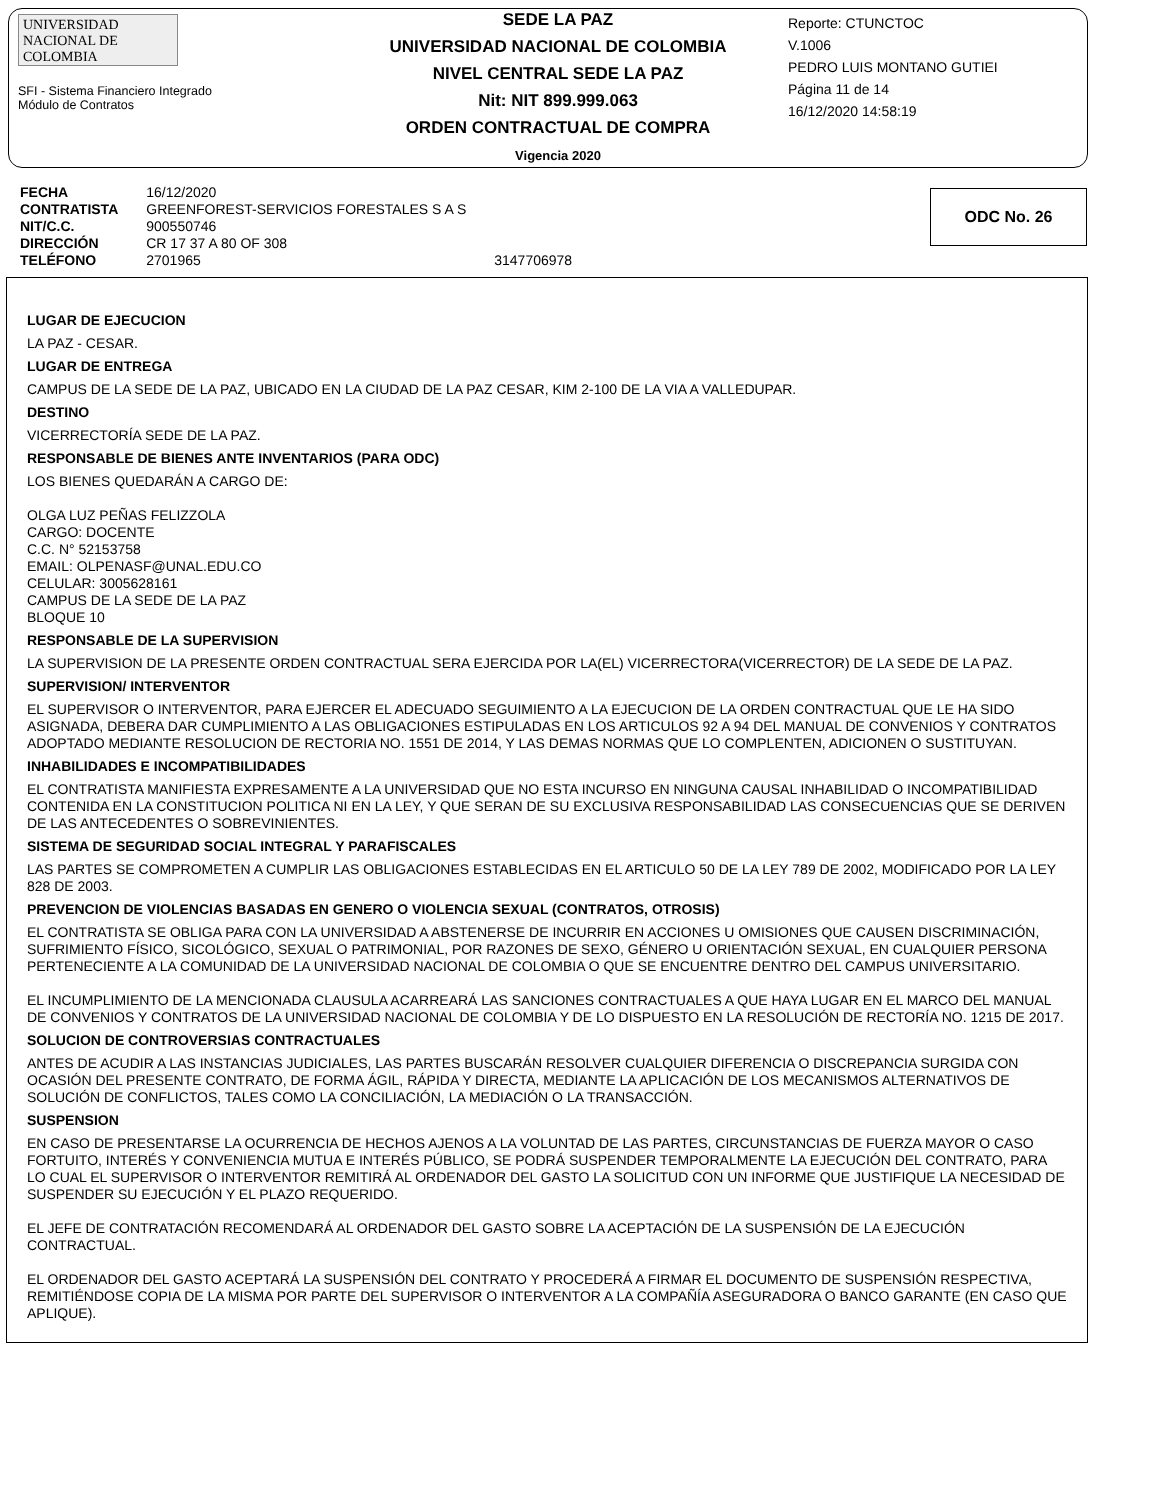UNIVERSIDAD
NACIONAL DE COLOMBIA
SFI - Sistema Financiero Integrado
Módulo de Contratos
SEDE LA PAZ
UNIVERSIDAD NACIONAL DE COLOMBIA
NIVEL CENTRAL SEDE LA PAZ
Nit: NIT 899.999.063
ORDEN CONTRACTUAL DE COMPRA
Vigencia 2020
Reporte: CTUNCTOC
V.1006
PEDRO LUIS MONTANO GUTIEI
Página 11 de 14
16/12/2020 14:58:19
| FECHA | 16/12/2020 | |
| CONTRATISTA | GREENFOREST-SERVICIOS FORESTALES S A S | |
| NIT/C.C. | 900550746 | |
| DIRECCIÓN | CR 17 37 A 80 OF 308 | |
| TELÉFONO | 2701965 | 3147706978 |
ODC No. 26
LUGAR DE EJECUCION
LA PAZ - CESAR.
LUGAR DE ENTREGA
CAMPUS DE LA SEDE DE LA PAZ, UBICADO EN LA CIUDAD DE LA PAZ CESAR, KIM 2-100 DE LA VIA A VALLEDUPAR.
DESTINO
VICERRECTORÍA SEDE DE LA PAZ.
RESPONSABLE DE BIENES ANTE INVENTARIOS (PARA ODC)
LOS BIENES QUEDARÁN A CARGO DE:
OLGA LUZ PEÑAS FELIZZOLA
CARGO: DOCENTE
C.C. N° 52153758
EMAIL: OLPENASF@UNAL.EDU.CO
CELULAR: 3005628161
CAMPUS DE LA SEDE DE LA PAZ
BLOQUE 10
RESPONSABLE DE LA SUPERVISION
LA SUPERVISION DE LA PRESENTE ORDEN CONTRACTUAL SERA EJERCIDA POR LA(EL) VICERRECTORA(VICERRECTOR) DE LA SEDE DE LA PAZ.
SUPERVISION/ INTERVENTOR
EL SUPERVISOR O INTERVENTOR, PARA EJERCER EL ADECUADO SEGUIMIENTO A LA EJECUCION DE LA ORDEN CONTRACTUAL QUE LE HA SIDO ASIGNADA, DEBERA DAR CUMPLIMIENTO A LAS OBLIGACIONES ESTIPULADAS EN LOS ARTICULOS 92 A 94 DEL MANUAL DE CONVENIOS Y CONTRATOS ADOPTADO MEDIANTE RESOLUCION DE RECTORIA NO. 1551 DE 2014, Y LAS DEMAS NORMAS QUE LO COMPLENTEN, ADICIONEN O SUSTITUYAN.
INHABILIDADES E INCOMPATIBILIDADES
EL CONTRATISTA MANIFIESTA EXPRESAMENTE A LA UNIVERSIDAD QUE NO ESTA INCURSO EN NINGUNA CAUSAL INHABILIDAD O INCOMPATIBILIDAD CONTENIDA EN LA CONSTITUCION POLITICA NI EN LA LEY, Y QUE SERAN DE SU EXCLUSIVA RESPONSABILIDAD LAS CONSECUENCIAS QUE SE DERIVEN DE LAS ANTECEDENTES O SOBREVINIENTES.
SISTEMA DE SEGURIDAD SOCIAL INTEGRAL Y PARAFISCALES
LAS PARTES SE COMPROMETEN A CUMPLIR LAS OBLIGACIONES ESTABLECIDAS EN EL ARTICULO 50 DE LA LEY 789 DE 2002, MODIFICADO POR LA LEY 828 DE 2003.
PREVENCION DE VIOLENCIAS BASADAS EN GENERO O VIOLENCIA SEXUAL (CONTRATOS, OTROSIS)
EL CONTRATISTA SE OBLIGA PARA CON LA UNIVERSIDAD A ABSTENERSE DE INCURRIR EN ACCIONES U OMISIONES QUE CAUSEN DISCRIMINACIÓN, SUFRIMIENTO FÍSICO, SICOLÓGICO, SEXUAL O PATRIMONIAL, POR RAZONES DE SEXO, GÉNERO U ORIENTACIÓN SEXUAL, EN CUALQUIER PERSONA PERTENECIENTE A LA COMUNIDAD DE LA UNIVERSIDAD NACIONAL DE COLOMBIA O QUE SE ENCUENTRE DENTRO DEL CAMPUS UNIVERSITARIO.
EL INCUMPLIMIENTO DE LA MENCIONADA CLAUSULA ACARREARÁ LAS SANCIONES CONTRACTUALES A QUE HAYA LUGAR EN EL MARCO DEL MANUAL DE CONVENIOS Y CONTRATOS DE LA UNIVERSIDAD NACIONAL DE COLOMBIA Y DE LO DISPUESTO EN LA RESOLUCIÓN DE RECTORÍA NO. 1215 DE 2017.
SOLUCION DE CONTROVERSIAS CONTRACTUALES
ANTES DE ACUDIR A LAS INSTANCIAS JUDICIALES, LAS PARTES BUSCARÁN RESOLVER CUALQUIER DIFERENCIA O DISCREPANCIA SURGIDA CON OCASIÓN DEL PRESENTE CONTRATO, DE FORMA ÁGIL, RÁPIDA Y DIRECTA, MEDIANTE LA APLICACIÓN DE LOS MECANISMOS ALTERNATIVOS DE SOLUCIÓN DE CONFLICTOS, TALES COMO LA CONCILIACIÓN, LA MEDIACIÓN O LA TRANSACCIÓN.
SUSPENSION
EN CASO DE PRESENTARSE LA OCURRENCIA DE HECHOS AJENOS A LA VOLUNTAD DE LAS PARTES, CIRCUNSTANCIAS DE FUERZA MAYOR O CASO FORTUITO, INTERÉS Y CONVENIENCIA MUTUA E INTERÉS PÚBLICO, SE PODRÁ SUSPENDER TEMPORALMENTE LA EJECUCIÓN DEL CONTRATO, PARA LO CUAL EL SUPERVISOR O INTERVENTOR REMITIRÁ AL ORDENADOR DEL GASTO LA SOLICITUD CON UN INFORME QUE JUSTIFIQUE LA NECESIDAD DE SUSPENDER SU EJECUCIÓN Y EL PLAZO REQUERIDO.
EL JEFE DE CONTRATACIÓN RECOMENDARÁ AL ORDENADOR DEL GASTO SOBRE LA ACEPTACIÓN DE LA SUSPENSIÓN DE LA EJECUCIÓN CONTRACTUAL.
EL ORDENADOR DEL GASTO ACEPTARÁ LA SUSPENSIÓN DEL CONTRATO Y PROCEDERÁ A FIRMAR EL DOCUMENTO DE SUSPENSIÓN RESPECTIVA, REMITIÉNDOSE COPIA DE LA MISMA POR PARTE DEL SUPERVISOR O INTERVENTOR A LA COMPAÑÍA ASEGURADORA O BANCO GARANTE (EN CASO QUE APLIQUE).